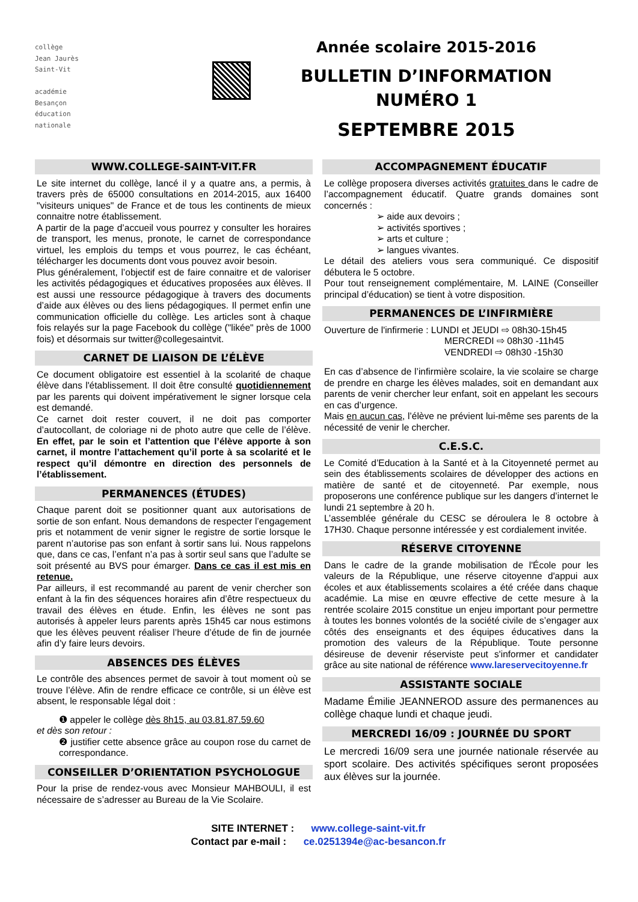collège
Jean Jaurès
Saint-Vit
académie
Besançon
éducation
nationale
Année scolaire 2015-2016
BULLETIN D’INFORMATION
NUMÉRO 1
SEPTEMBRE 2015
WWW.COLLEGE-SAINT-VIT.FR
Le site internet du collège, lancé il y a quatre ans, a permis, à travers près de 65000 consultations en 2014-2015, aux 16400 "visiteurs uniques" de France et de tous les continents de mieux connaitre notre établissement.
A partir de la page d’accueil vous pourrez y consulter les horaires de transport, les menus, pronote, le carnet de correspondance virtuel, les emplois du temps et vous pourrez, le cas échéant, télécharger les documents dont vous pouvez avoir besoin.
Plus généralement, l’objectif est de faire connaitre et de valoriser les activités pédagogiques et éducatives proposées aux élèves. Il est aussi une ressource pédagogique à travers des documents d’aide aux élèves ou des liens pédagogiques. Il permet enfin une communication officielle du collège. Les articles sont à chaque fois relayés sur la page Facebook du collège ("likée" près de 1000 fois) et désormais sur twitter@collegesaintvit.
CARNET DE LIAISON DE L’ÉLÈVE
Ce document obligatoire est essentiel à la scolarité de chaque élève dans l'établissement. Il doit être consulté quotidiennement par les parents qui doivent impérativement le signer lorsque cela est demandé.
Ce carnet doit rester couvert, il ne doit pas comporter d’autocollant, de coloriage ni de photo autre que celle de l’élève. En effet, par le soin et l’attention que l’élève apporte à son carnet, il montre l’attachement qu’il porte à sa scolarité et le respect qu’il démontre en direction des personnels de l’établissement.
PERMANENCES (ÉTUDES)
Chaque parent doit se positionner quant aux autorisations de sortie de son enfant. Nous demandons de respecter l’engagement pris et notamment de venir signer le registre de sortie lorsque le parent n’autorise pas son enfant à sortir sans lui. Nous rappelons que, dans ce cas, l’enfant n’a pas à sortir seul sans que l’adulte se soit présenté au BVS pour émarger. Dans ce cas il est mis en retenue.
Par ailleurs, il est recommandé au parent de venir chercher son enfant à la fin des séquences horaires afin d’être respectueux du travail des élèves en étude. Enfin, les élèves ne sont pas autorisés à appeler leurs parents après 15h45 car nous estimons que les élèves peuvent réaliser l’heure d’étude de fin de journée afin d’y faire leurs devoirs.
ABSENCES DES ÉLÈVES
Le contrôle des absences permet de savoir à tout moment où se trouve l’élève. Afin de rendre efficace ce contrôle, si un élève est absent, le responsable légal doit :
❶ appeler le collège dès 8h15, au 03.81.87.59.60
et dès son retour :
❷ justifier cette absence grâce au coupon rose du carnet de correspondance.
CONSEILLER D’ORIENTATION PSYCHOLOGUE
Pour la prise de rendez-vous avec Monsieur MAHBOULI, il est nécessaire de s’adresser au Bureau de la Vie Scolaire.
ACCOMPAGNEMENT ÉDUCATIF
Le collège proposera diverses activités gratuites dans le cadre de l’accompagnement éducatif. Quatre grands domaines sont concernés :
➢ aide aux devoirs ;
➢ activités sportives ;
➢ arts et culture ;
➢ langues vivantes.
Le détail des ateliers vous sera communiqué. Ce dispositif débutera le 5 octobre.
Pour tout renseignement complémentaire, M. LAINE (Conseiller principal d’éducation) se tient à votre disposition.
PERMANENCES DE L’INFIRMIÈRE
Ouverture de l'infirmerie : LUNDI et JEUDI ⇨ 08h30-15h45
MERCREDI ⇨ 08h30 -11h45
VENDREDI ⇨ 08h30 -15h30
En cas d’absence de l’infirmière scolaire, la vie scolaire se charge de prendre en charge les élèves malades, soit en demandant aux parents de venir chercher leur enfant, soit en appelant les secours en cas d’urgence.
Mais en aucun cas, l’élève ne prévient lui-même ses parents de la nécessité de venir le chercher.
C.E.S.C.
Le Comité d’Education à la Santé et à la Citoyenneté permet au sein des établissements scolaires de développer des actions en matière de santé et de citoyenneté. Par exemple, nous proposerons une conférence publique sur les dangers d’internet le lundi 21 septembre à 20 h.
L’assemblée générale du CESC se déroulera le 8 octobre à 17H30. Chaque personne intéressée y est cordialement invitée.
RÉSERVE CITOYENNE
Dans le cadre de la grande mobilisation de l'École pour les valeurs de la République, une réserve citoyenne d'appui aux écoles et aux établissements scolaires a été créée dans chaque académie. La mise en œuvre effective de cette mesure à la rentrée scolaire 2015 constitue un enjeu important pour permettre à toutes les bonnes volontés de la société civile de s’engager aux côtés des enseignants et des équipes éducatives dans la promotion des valeurs de la République. Toute personne désireuse de devenir réserviste peut s'informer et candidater grâce au site national de référence www.lareservecitoyenne.fr
ASSISTANTE SOCIALE
Madame Émilie JEANNEROD assure des permanences au collège chaque lundi et chaque jeudi.
MERCREDI 16/09 : JOURNÉE DU SPORT
Le mercredi 16/09 sera une journée nationale réservée au sport scolaire. Des activités spécifiques seront proposées aux élèves sur la journée.
SITE INTERNET : www.college-saint-vit.fr
Contact par e-mail : ce.0251394e@ac-besancon.fr